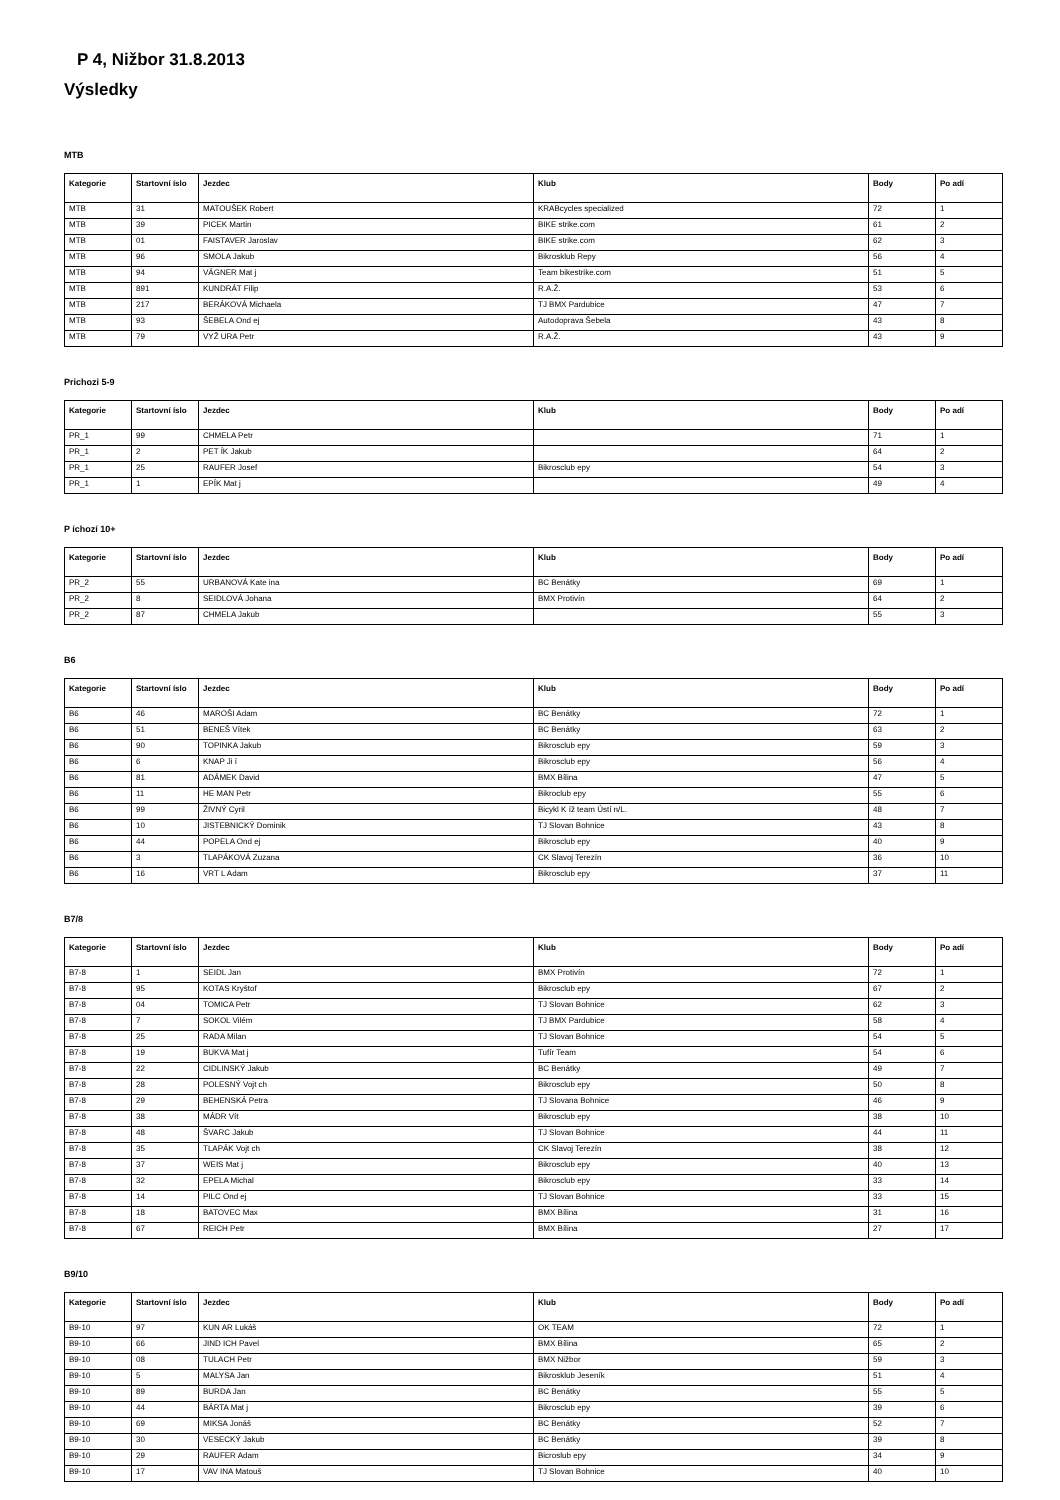P 4, Nižbor 31.8.2013
Výsledky
MTB
| Kategorie | Startovní íslo | Jezdec | Klub | Body | Po adí |
| --- | --- | --- | --- | --- | --- |
| MTB | 31 | MATOUŠEK Robert | KRABcycles specialized | 72 | 1 |
| MTB | 39 | PICEK Martin | BIKE strike.com | 61 | 2 |
| MTB | 01 | FAISTAVER Jaroslav | BIKE strike.com | 62 | 3 |
| MTB | 96 | SMOLA Jakub | Bikrosklub Repy | 56 | 4 |
| MTB | 94 | VÁGNER Mat j | Team bikestrike.com | 51 | 5 |
| MTB | 891 | KUNDRÁT Filip | R.A.Ž. | 53 | 6 |
| MTB | 217 | BERÁKOVÁ Michaela | TJ BMX Pardubice | 47 | 7 |
| MTB | 93 | ŠEBELA Ond ej | Autodoprava Šebela | 43 | 8 |
| MTB | 79 | VYŽ URA Petr | R.A.Ž. | 43 | 9 |
Prichozi 5-9
| Kategorie | Startovní íslo | Jezdec | Klub | Body | Po adí |
| --- | --- | --- | --- | --- | --- |
| PR_1 | 99 | CHMELA Petr | | 71 | 1 |
| PR_1 | 2 | PET ÍK Jakub | | 64 | 2 |
| PR_1 | 25 | RAUFER Josef | Bikrosclub epy | 54 | 3 |
| PR_1 | 1 | EPÍK Mat j | | 49 | 4 |
P íchozí 10+
| Kategorie | Startovní íslo | Jezdec | Klub | Body | Po adí |
| --- | --- | --- | --- | --- | --- |
| PR_2 | 55 | URBANOVÁ Kate ina | BC Benátky | 69 | 1 |
| PR_2 | 8 | SEIDLOVÁ Johana | BMX Protivín | 64 | 2 |
| PR_2 | 87 | CHMELA Jakub | | 55 | 3 |
B6
| Kategorie | Startovní íslo | Jezdec | Klub | Body | Po adí |
| --- | --- | --- | --- | --- | --- |
| B6 | 46 | MAROŠI Adam | BC Benátky | 72 | 1 |
| B6 | 51 | BENEŠ Vítek | BC Benátky | 63 | 2 |
| B6 | 90 | TOPINKA Jakub | Bikrosclub epy | 59 | 3 |
| B6 | 6 | KNAP Ji í | Bikrosclub epy | 56 | 4 |
| B6 | 81 | ADÁMEK David | BMX Bílina | 47 | 5 |
| B6 | 11 | HE MAN Petr | Bikroclub epy | 55 | 6 |
| B6 | 99 | ŽIVNÝ Cyril | Bicykl K íž team Ústí n/L. | 48 | 7 |
| B6 | 10 | JISTEBNICKÝ Dominik | TJ Slovan Bohnice | 43 | 8 |
| B6 | 44 | POPELA Ond ej | Bikrosclub epy | 40 | 9 |
| B6 | 3 | TLAPÁKOVÁ Zuzana | CK Slavoj Terezín | 36 | 10 |
| B6 | 16 | VRT L Adam | Bikrosclub epy | 37 | 11 |
B7/8
| Kategorie | Startovní íslo | Jezdec | Klub | Body | Po adí |
| --- | --- | --- | --- | --- | --- |
| B7-8 | 1 | SEIDL Jan | BMX Protivín | 72 | 1 |
| B7-8 | 95 | KOTAS Kryštof | Bikrosclub epy | 67 | 2 |
| B7-8 | 04 | TOMICA Petr | TJ Slovan Bohnice | 62 | 3 |
| B7-8 | 7 | SOKOL Vilém | TJ BMX Pardubice | 58 | 4 |
| B7-8 | 25 | RADA Milan | TJ Slovan Bohnice | 54 | 5 |
| B7-8 | 19 | BUKVA Mat j | Tufír Team | 54 | 6 |
| B7-8 | 22 | CIDLINSKÝ Jakub | BC Benátky | 49 | 7 |
| B7-8 | 28 | POLESNÝ Vojt ch | Bikrosclub epy | 50 | 8 |
| B7-8 | 29 | BEHENSKÁ Petra | TJ Slovana Bohnice | 46 | 9 |
| B7-8 | 38 | MÁDR Vít | Bikrosclub epy | 38 | 10 |
| B7-8 | 48 | ŠVARC Jakub | TJ Slovan Bohnice | 44 | 11 |
| B7-8 | 35 | TLAPÁK Vojt ch | CK Slavoj Terezín | 38 | 12 |
| B7-8 | 37 | WEIS Mat j | Bikrosclub epy | 40 | 13 |
| B7-8 | 32 | EPELA Michal | Bikrosclub epy | 33 | 14 |
| B7-8 | 14 | PILC Ond ej | TJ Slovan Bohnice | 33 | 15 |
| B7-8 | 18 | BATOVEC Max | BMX Bílina | 31 | 16 |
| B7-8 | 67 | REICH Petr | BMX Bílina | 27 | 17 |
B9/10
| Kategorie | Startovní íslo | Jezdec | Klub | Body | Po adí |
| --- | --- | --- | --- | --- | --- |
| B9-10 | 97 | KUN AR Lukáš | OK TEAM | 72 | 1 |
| B9-10 | 66 | JIND ICH Pavel | BMX Bílina | 65 | 2 |
| B9-10 | 08 | TULACH Petr | BMX Nižbor | 59 | 3 |
| B9-10 | 5 | MALYSA Jan | Bikrosklub Jeseník | 51 | 4 |
| B9-10 | 89 | BURDA Jan | BC Benátky | 55 | 5 |
| B9-10 | 44 | BÁRTA Mat j | Bikrosclub epy | 39 | 6 |
| B9-10 | 69 | MIKSA Jonáš | BC Benátky | 52 | 7 |
| B9-10 | 30 | VESECKÝ Jakub | BC Benátky | 39 | 8 |
| B9-10 | 29 | RAUFER Adam | Bicroslub epy | 34 | 9 |
| B9-10 | 17 | VAV INA Matouš | TJ Slovan Bohnice | 40 | 10 |